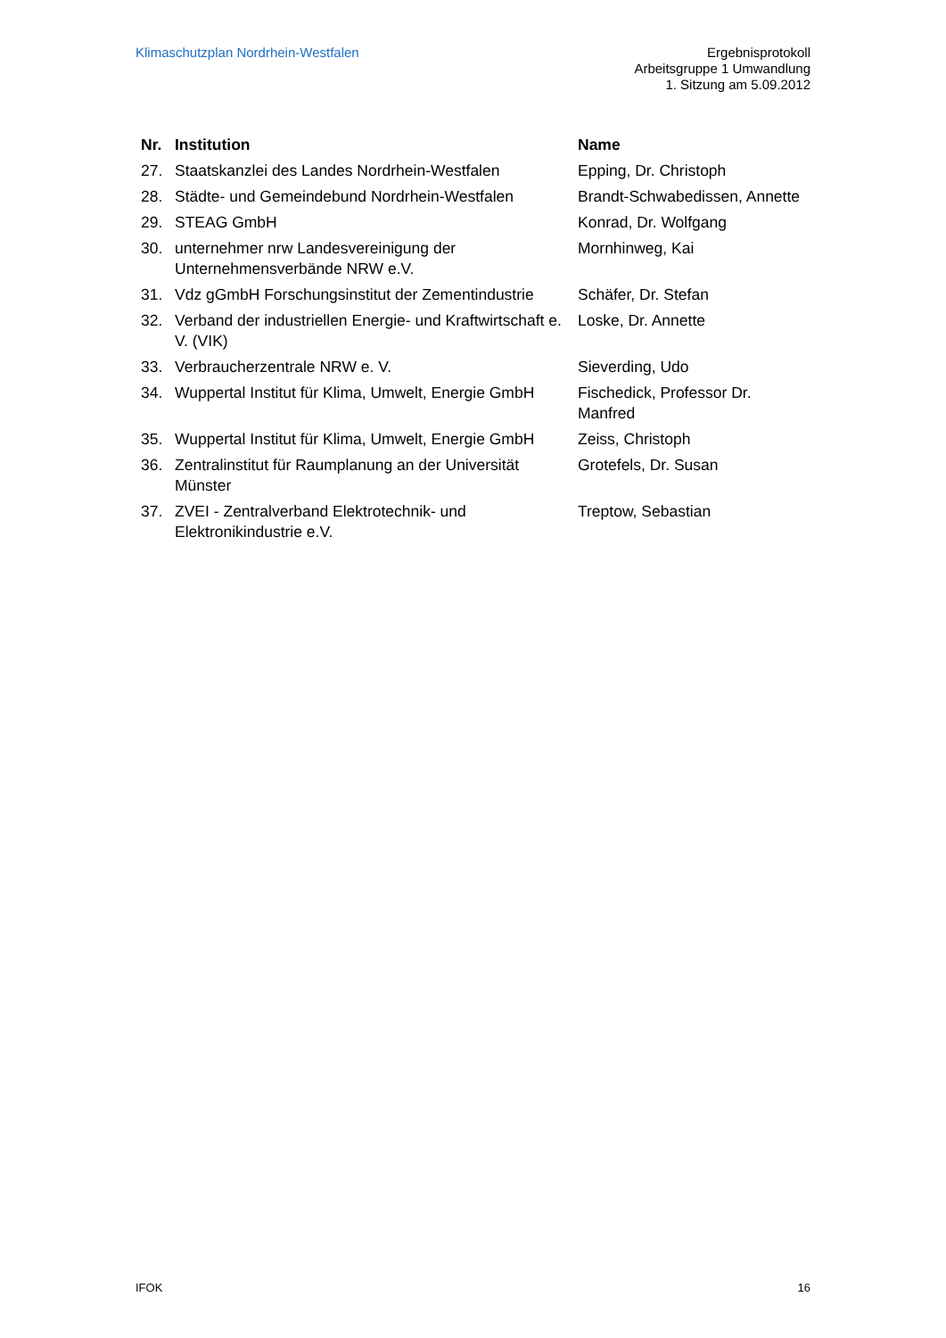Klimaschutzplan Nordrhein-Westfalen
Ergebnisprotokoll
Arbeitsgruppe 1 Umwandlung
1. Sitzung am 5.09.2012
| Nr. | Institution | Name |
| --- | --- | --- |
| 27. | Staatskanzlei des Landes Nordrhein-Westfalen | Epping, Dr. Christoph |
| 28. | Städte- und Gemeindebund Nordrhein-Westfalen | Brandt-Schwabedissen, Annette |
| 29. | STEAG GmbH | Konrad, Dr. Wolfgang |
| 30. | unternehmer nrw Landesvereinigung der Unternehmensverbände NRW e.V. | Mornhinweg, Kai |
| 31. | Vdz gGmbH Forschungsinstitut der Zementindustrie | Schäfer, Dr. Stefan |
| 32. | Verband der industriellen Energie- und Kraftwirtschaft e. V. (VIK) | Loske, Dr. Annette |
| 33. | Verbraucherzentrale NRW e. V. | Sieverding, Udo |
| 34. | Wuppertal Institut für Klima, Umwelt, Energie GmbH | Fischedick, Professor Dr. Manfred |
| 35. | Wuppertal Institut für Klima, Umwelt, Energie GmbH | Zeiss, Christoph |
| 36. | Zentralinstitut für Raumplanung an der Universität Münster | Grotefels, Dr. Susan |
| 37. | ZVEI - Zentralverband Elektrotechnik- und Elektronikindustrie e.V. | Treptow, Sebastian |
IFOK 16